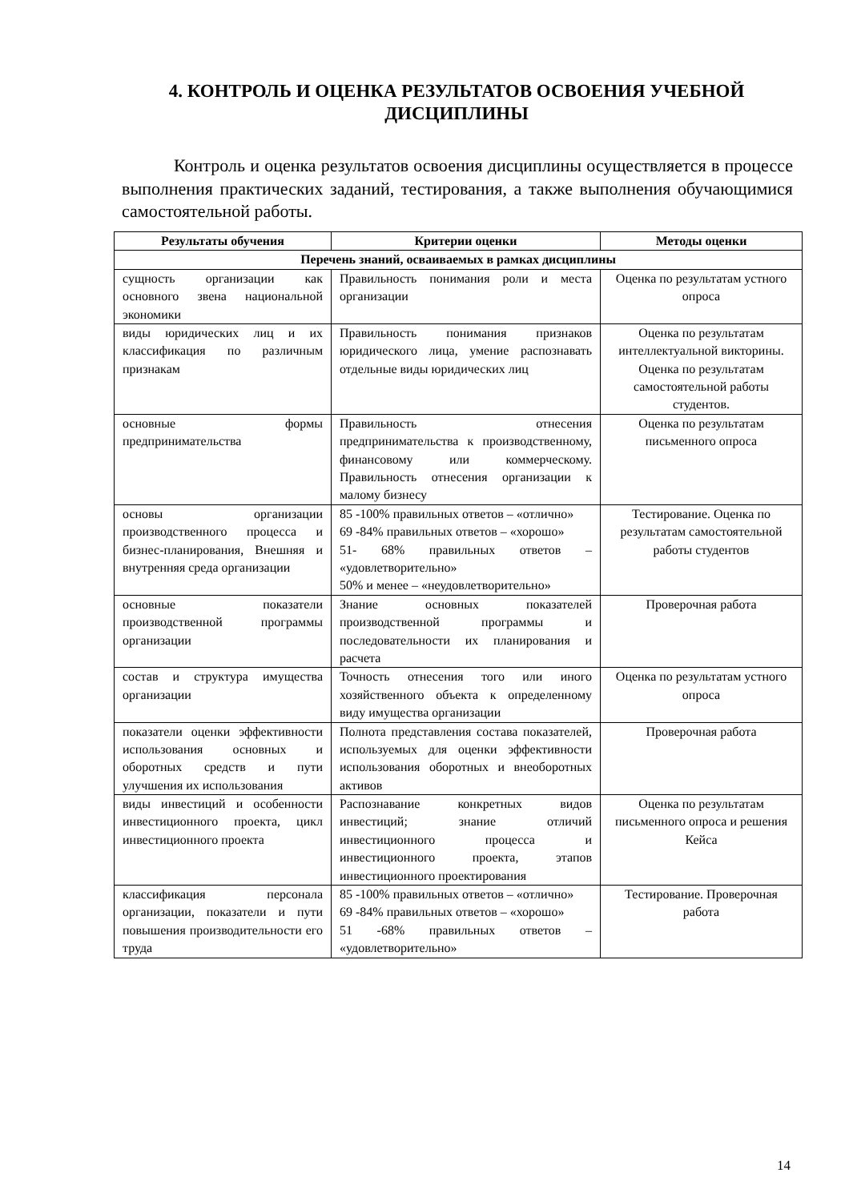4. КОНТРОЛЬ И ОЦЕНКА РЕЗУЛЬТАТОВ ОСВОЕНИЯ УЧЕБНОЙ ДИСЦИПЛИНЫ
Контроль и оценка результатов освоения дисциплины осуществляется в процессе выполнения практических заданий, тестирования, а также выполнения обучающимися самостоятельной работы.
| Результаты обучения | Критерии оценки | Методы оценки |
| --- | --- | --- |
| Перечень знаний, осваиваемых в рамках дисциплины | | |
| сущность организации как основного звена национальной экономики | Правильность понимания роли и места организации | Оценка по результатам устного опроса |
| виды юридических лиц и их классификация по различным признакам | Правильность понимания признаков юридического лица, умение распознавать отдельные виды юридических лиц | Оценка по результатам интеллектуальной викторины. Оценка по результатам самостоятельной работы студентов. |
| основные формы предпринимательства | Правильность отнесения предпринимательства к производственному, финансовому или коммерческому. Правильность отнесения организации к малому бизнесу | Оценка по результатам письменного опроса |
| основы организации производственного процесса и бизнес-планирования, Внешняя и внутренняя среда организации | 85 -100% правильных ответов – «отлично» 69 -84% правильных ответов – «хорошо» 51- 68% правильных ответов – «удовлетворительно» 50% и менее – «неудовлетворительно» | Тестирование. Оценка по результатам самостоятельной работы студентов |
| основные показатели производственной программы организации | Знание основных показателей производственной программы и последовательности их планирования и расчета | Проверочная работа |
| состав и структура имущества организации | Точность отнесения того или иного хозяйственного объекта к определенному виду имущества организации | Оценка по результатам устного опроса |
| показатели оценки эффективности использования основных и оборотных средств и пути улучшения их использования | Полнота представления состава показателей, используемых для оценки эффективности использования оборотных и внеоборотных активов | Проверочная работа |
| виды инвестиций и особенности инвестиционного проекта, цикл инвестиционного проекта | Распознавание конкретных видов инвестиций; знание отличий инвестиционного процесса и инвестиционного проекта, этапов инвестиционного проектирования | Оценка по результатам письменного опроса и решения Кейса |
| классификация персонала организации, показатели и пути повышения производительности его труда | 85 -100% правильных ответов – «отлично» 69 -84% правильных ответов – «хорошо» 51 -68% правильных ответов – «удовлетворительно» | Тестирование. Проверочная работа |
14